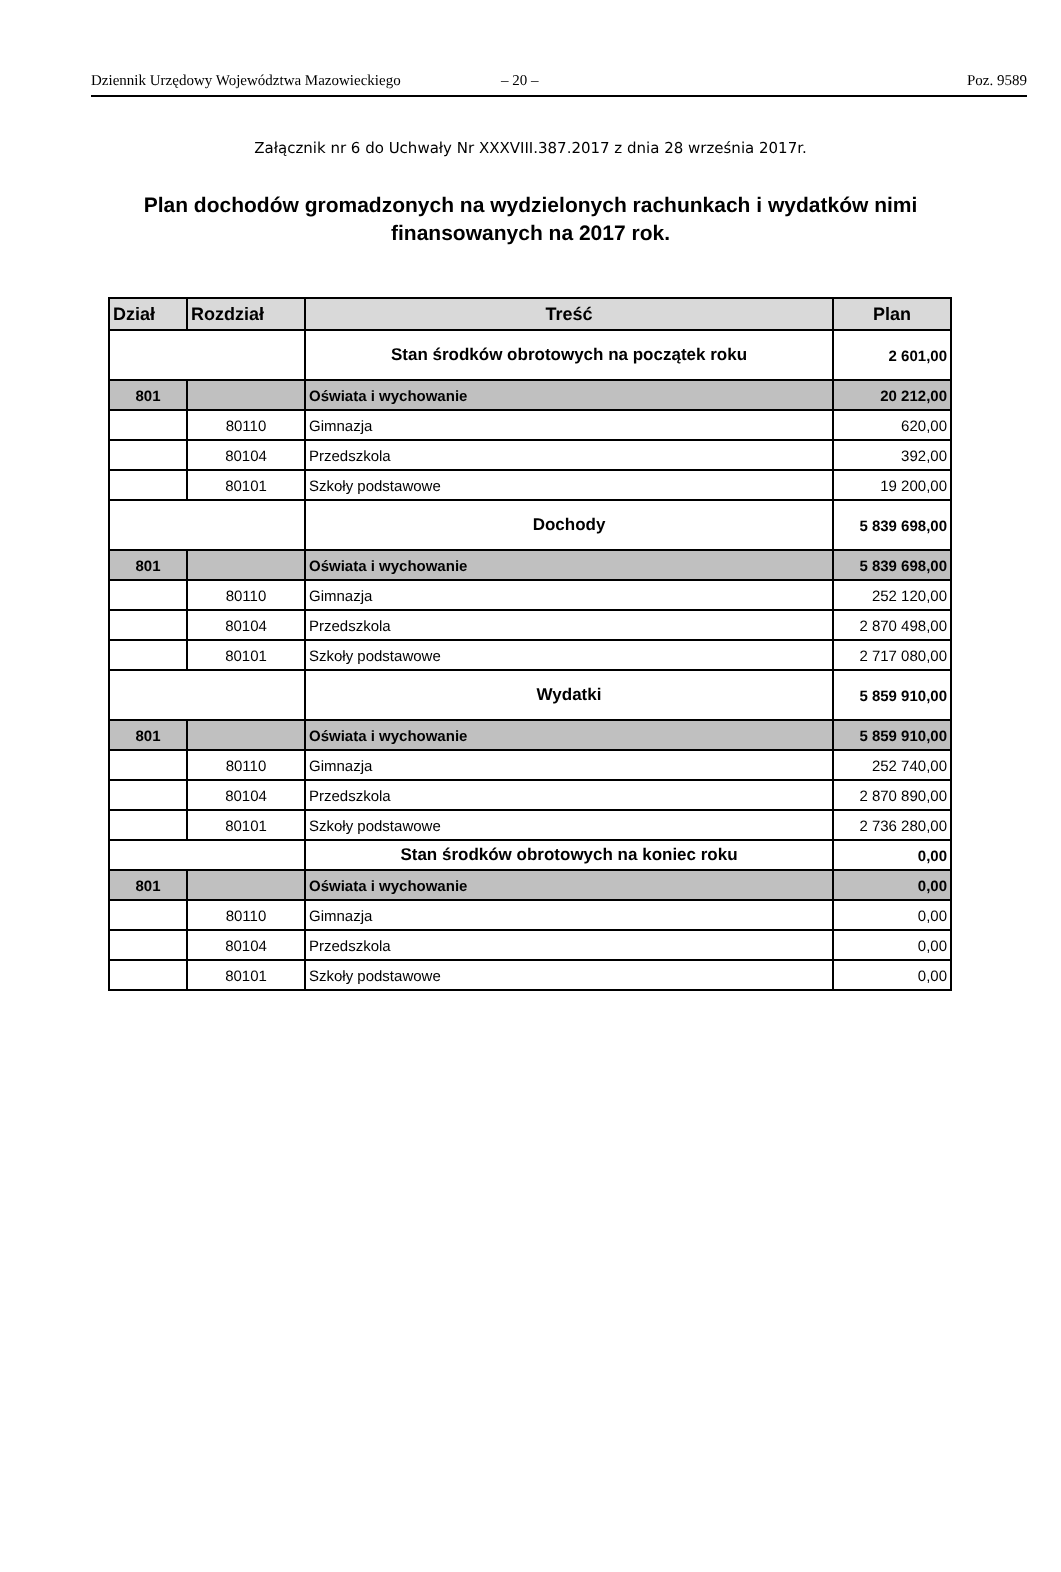Dziennik Urzędowy Województwa Mazowieckiego – 20 – Poz. 9589
Załącznik nr 6 do Uchwały Nr XXXVIII.387.2017 z dnia 28 września 2017r.
Plan dochodów gromadzonych na wydzielonych rachunkach i wydatków nimi finansowanych na 2017 rok.
| Dział | Rozdział | Treść | Plan |
| --- | --- | --- | --- |
| | | Stan środków obrotowych na początek roku | 2 601,00 |
| 801 | | Oświata i wychowanie | 20 212,00 |
| | 80110 | Gimnazja | 620,00 |
| | 80104 | Przedszkola | 392,00 |
| | 80101 | Szkoły podstawowe | 19 200,00 |
| | | Dochody | 5 839 698,00 |
| 801 | | Oświata i wychowanie | 5 839 698,00 |
| | 80110 | Gimnazja | 252 120,00 |
| | 80104 | Przedszkola | 2 870 498,00 |
| | 80101 | Szkoły podstawowe | 2 717 080,00 |
| | | Wydatki | 5 859 910,00 |
| 801 | | Oświata i wychowanie | 5 859 910,00 |
| | 80110 | Gimnazja | 252 740,00 |
| | 80104 | Przedszkola | 2 870 890,00 |
| | 80101 | Szkoły podstawowe | 2 736 280,00 |
| | | Stan środków obrotowych na koniec roku | 0,00 |
| 801 | | Oświata i wychowanie | 0,00 |
| | 80110 | Gimnazja | 0,00 |
| | 80104 | Przedszkola | 0,00 |
| | 80101 | Szkoły podstawowe | 0,00 |